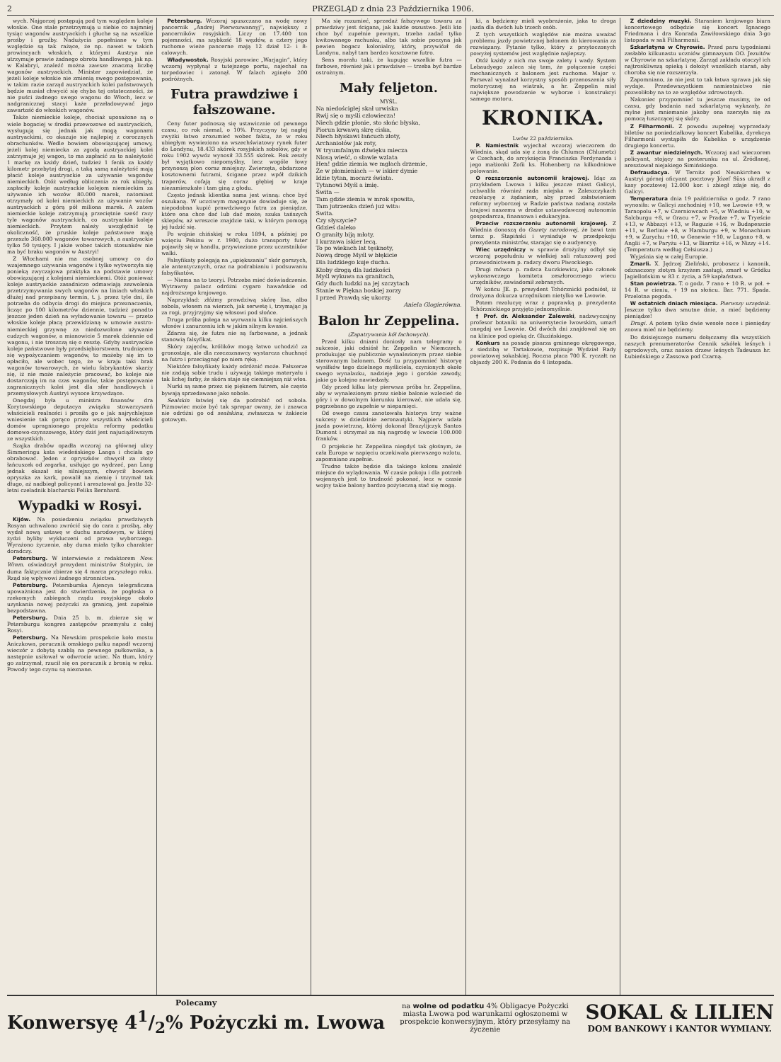2 PRZEGLĄD z dnia 23 Października 1906.
wych. Najgorzej postępują pod tym względem koleje włoskie. One stale przetrzymują u siebie co najmniej tysiąc wagonów austryackich i głuche są na wszelkie prośby i groźby. Nadużycia popełniane w tym względzie są tak rażące, że np. nawet w takich prowincyach włoskich, z którymi Austrya nie utrzymuje prawie żadnego obrotu handlowego, jak np. w Kalabryi, znaleźć można zawsze znaczną liczbę wagonów austryackich. Minister zapowiedział, że jeżeli koleje włoskie nie zmienią swego postępowania, w takim razie zarząd austryackich kolei państwowych będzie musiał chwycić się chyba tej ostateczności, że nie puści żadnego swego wagonu do Włoch, lecz w nadgranicznej stacyi każe przeładowywać jego zawartość do włoskich wagonów.
Także niemieckie koleje, chociaż uposażone są o wiele bogaciej w środki przewozowe od austryackich, wysługują się jednak jak mogą wagonami austryackimi, co okazuje się najlepiej z corocznych obrachunków. Wedle bowiem obowiązującej umowy, jeżeli kolej niemiecka za zgodą austryackiej kolei zatrzymuje jej wagon, to ma zapłacić za to należytość 1 markę za każdy dzień, tudzież 1 fenik za każdy kilometr przebytej drogi, a taką samą należytość mają płacić koleje austryackie za używanie wagonów niemieckich. Otóż według obliczenia za rok ubiegły, zapłaciły koleje austryackie kolejom niemieckim za używanie ich wozów 80.000 marek, natomiast otrzymały od kolei niemieckich za używanie wozów austryackich z górą pół miliona marek. A zatem niemieckie koleje zatrzymują przeciętnie sześć razy tyle wagonów austryackich, co austryackie koleje niemieckich. Przytem należy uwzględnić tę okoliczność, że pruskie koleje państwowe mają przeszło 360.000 wagonów towarowych, a austryackie tylko 50 tysięcy. I jakże wobec takich stosunków nie ma być braku wagonów w Austryi!
Z Włochami nie ma osobnej umowy co do wzajemnego używania wagonów i tylko wytworzyła się ponieką zwyczajowa praktyka na podstawie umowy obowiązującej z kolejami niemieckiemi. Otóż ponieważ koleje austryackie zasadniczo odmawiają zezwolenia przetrzymywania swych wagonów na liniach włoskich dłużej nad przepisany termin, t. j. przez tyle dni, ile potrzeba do odbycia drogi do miejsca przeznaczenia, licząc po 100 kilometrów dziennie, tudzież ponadto jeszcze jeden dzień na wyładowanie towaru — przeto włoskie koleje płacą przewidzianą w umowie austro-niemieckiej grzywnę za niedozwolone używanie cudzych wagonów, a mianowicie 5 marek dziennie od wagonu, i nie troszczą się o resztę. Gdyby austryackie koleje państwowe były przedsiębiorstwem, trudniącem się wypożyczaniem wagonów, to możeby się im to opłaciło, ale wobec tego, że w kraju taki brak wagonów towarowych, że wielu fabrykantów skarży się, iż nie może należycie pracować, bo koleje nie dostarczają im na czas wagonów, takie postępowanie zagranicznych kolei jest dla sfer handlowych i przemysłowych Austryi wysoce krzywdzące.
Onegdaj była u ministra finansów dra Korytowskiego deputacya związku stowarzyszeń właścicieli realności i prosiła go o jak najrychlejsze wniesienie tak gorąco przez wszystkich właścicieli domów upragnionego projektu reformy podatku domowo-czynszowego, który dziś jest najuciążliwszym ze wszystkich.
Szajka drabów opadła wczoraj na głównej ulicy Simmeringu kata wiedeńskiego Langa i chciała go obrabować. Jeden z opryszków chwycił za złoty łańcuszek od zegarka, usiłując go wydrzeć, pan Lang jednak okazał się silniejszym, chwycił bowiem opryszka za kark, powalił na ziemię i trzymał tak długo, aż nadbiegł policyant i aresztował go. Jestto 32-letni czeladnik blacharski Feliks Bernhard.
Wypadki w Rosyi.
Kijów. Na posiedzeniu związku prawdziwych Rosyan uchwalono zwrócić się do cara z prośbą, aby wydał nową ustawę w duchu narodowym, w której żydzi byliby wykluczeni od prawa wyborczego. Wyrażono życzenie, aby duma miała tylko charakter doradczy.
Petersburg. W interwiewie z redaktorem Now. Wrem. oświadczył prezydent ministrów Stołypin, że duma faktycznie zbierze się 4 marca przyszłego roku. Rząd się wpływowi żadnego stronnictwa.
Petersburg. Petersburska Ajencya telegraficzna upoważniona jest do stwierdzenia, że pogłoska o rzekomych zabiegach rządu rosyjskiego około uzyskania nowej pożyczki za granicą, jest zupełnie bezpodstawna.
Petersburg. Dnia 25 b. m. zbierze się w Petersburgu kongres zastępców przemysłu z całej Rosyi.
Petersburg. Na Newskim prospekcie koło mostu Aniczkowa, porucznik omskiego pułku napadł wczoraj wieczór z dobytą szablą na pewnego pułkownika, a następnie usiłował w odwrocie uciec. Na tłum, który go zatrzymał, rzucił się on porucznik z bronią w ręku. Powody tego czynu są nieznane.
Petersburg. Wczoraj spuszczano na wodę nowy pancernik „Andrej Pierwozwannyj“, największy z pancerników rosyjskich. Liczy on 17.400 ton pojemności, ma szybkość 18 węzłów, a cztery jego ruchome wieże pancerne mają 12 dział 12- i 8-calowych.
Władywostok. Rosyjski parowiec „Warjagin“, który wczoraj wypłynął z tutejszego portu, najechał na torpedowiec i zatonął. W falach zginęło 200 podróżnych.
Futra prawdziwe i fałszowane.
Ceny futer podnoszą się ustawicznie od pewnego czasu, co rok niemal, o 10%. Przyczyny tej nagłej zwyżki łatwo zrozumieć wobec faktu, że w roku ubiegłym wywieziono na wszechświatowy rynek futer do Londynu, 18.433 skórek rosyjskich sobolów, gdy w roku 1902 wywóz wynosił 33.555 skórek. Rok zeszły był wyjątkowo niepomyślny, lecz wogóle łowy przynoszą plon coraz mniejszy. Zwierzęta, obdarzone kosztownemi futrami, ścigane przez wpół dzikich traperów, cofają się coraz głębiej w kraje niezamieszkałe i tam giną z głodu.
Często jednak klientka sama jest winną: chce być oszukaną. W uczciwym magazynie dowiaduje się, że niepodobna kupić prawdziwego futra za pieniądze, które ona chce dać lub dać może; szuka tańszych sklepów, aż wreszcie znajdzie taki, w którym pomogą jej łudzić się.
Po wojnie chińskiej w roku 1894, a później po wzięciu Pekinu w r. 1900, dużo transporty futer pojawiły się w handlu, przywiezione przez uczestników walki.
Falsyfikaty polegają na „upiększaniu“ skór gorszych, ale antentycznych, oraz na podrabianiu i podsuwaniu falsyfikatów.
— Niema na to teoryi. Potrzeba mieć doświadczenie. Wytrawny palacz odróżni cygaro hawańskie od najdroższego krajowego.
Naprzykład: złóżmy prawdziwą skórę lisa, albo sobola, włosem na wierzch, jak serwetę i, trzymając ją za rogi, przyjrzyjmy się włosowi pod słońce.
Druga próba polega na wyrwaniu kilku najcieńszych włosów i zanurzeniu ich w jakim silnym kwasie.
Zdarza się, że futra nie są farbowane, a jednak stanowią falsyfikat.
Skóry zajęców, królików mogą łatwo uchodzić za gronostaje, ale dla rzeczoznawcy wystarcza chuchnąć na futro i przeciągnąć po niem ręką.
Niektóre falsyfikaty każdy odróżnić może. Fałszerze nie zadają sobie trudu i używają takiego materyału i tak lichej farby, że skóra staje się ciemniejszą niż włos.
Nurki są same przez się pięknem futrem, ale często bywają sprzedawane jako sobole.
Sealskin łatwiej się da podrobić od sobola. Piżmowiec może być tak sprepar owany, że i znawca nie odróżni go od sealskinu, zwłaszcza w żakiecie gotowym.
Ma się rozumieć, sprzedaż fałszywego towaru za prawdziwy jest ścigana, jak każde oszustwo. Jeśli kto chce być zupełnie pewnym, trzeba zadać tylko kwitowanego rachunku, albo tak sobie poczyna jak pewien bogacz kolonialny, który, przywiózł do Londynu, nabył tam bardzo kosztowne futro.
Sens morału taki, że kupując wszelkie futra — farbowe, również jak i prawdziwe — trzeba być bardzo ostrożnym.
Mały feljeton.
MYŚL.
Na niedościgłej skał urwiska
Rwij się o myśli człowiecza!
Niech gdzie płonie, sto słońc błyska,
Piorun krwawą skrę ciska,
Niech błyskawi łańcuch złoty,
Archaniołów jak roty,
W tryumfalnym dźwięku miecza
Niosą wieść, o sławie wzlata
Hen! gdzie ziemia we mgłach drzemie,
Że w płomieniach — w iskier dymie
Idzie tytan, mocarz świata.
Tytanowi Myśl a imię.
Świta —
Tam gdzie ziemia w mrok spowita,
Tam jutrzenka dzień już wita:
Świta.
Czy słyszycie?
Gdzieś daleko
O granity biją młoty,
I kurzawa iskier lecą.
To po wiekach lat tęsknoty,
Nową drogę Myśl w błękicie
Dla ludzkiego kuje ducha.
Ktoby drogą dla ludzkości
Myśl wykuwa na granitach,
Gdy duch ludzki na jej szczytach
Stanie w Piękna boskiej zorzy
I przed Prawdą się ukorzy.
Aniela Glogierówna.
Balon hr Zeppelina.
(Zapatrywania kół fachowych).
Przed kilku dniami doniosły nam telegramy o sukcesie, jaki odniósł hr. Zeppelin w Niemczech, produkując się publicznie wynalezionym przez siebie sterowanym balonem. Dość tu przypomnieć historyę wysiłków tego dzielnego myśliciela, czynionych około swego wynalazku, nadzieje jego i gorzkie zawody, jakie go kolejno nawiedzały.
Gdy przed kilku laty pierwsza próba hr. Zeppelina, aby w wynalezionym przez siebie balonie wzlecieć do góry i w dowolnym kierunku kierować, nie udała się, pogrzebano go zupełnie w niepamięci.
Od owego czasu zanotowała historya trzy ważne sukcesy w dziedzinie aeronautyki. Najpierw udała jazda powietrzną, której dokonał Brazylijczyk Santos Dumont i otrzymał za nią nagrodę w kwocie 100.000 franków.
O projekcie hr. Zeppelina niegdyś tak głośnym, że cała Europa w napięciu oczekiwała pierwszego wzlotu, zapomniano zupełnie.
Trudno także będzie dla takiego kolosu znaleźć miejsce do wylądowania. W czasie pokoju i dla potrzeb wojennych jest to trudność pokonać, lecz w czasie wojny takie balony bardzo pożyteczną stać się mogą.
ki, a będziemy mieli wyobrażenie, jaka to droga jazda dla dwóch lub trzech osób.
Z tych wszystkich względów nie można uważać problemu jazdy powietrznej balonem do kierowania za rozwiązany. Pytanie tylko, który z przytoczonych powyżej systemów jest względnie najlepszy.
Otóż każdy z nich ma swoje zalety i wady. System Lebaudyego zaleca się tem, że połączenie części mechanicznych z balonem jest ruchome. Major v. Parseval wynalazł korzystny sposób przenoszenia siły motorycznej na wiatrak, a hr. Zeppelin miał największe powodzenie w wyborze i konstrukcyi samego motoru.
KRONIKA.
Lwów 22 października.
P. Namiestnik wyjechał wczoraj wieczorem do Wiednia, skąd uda się z żoną do Chlumca (Chlumetz) w Czechach, do arcyksięcia Franciszka Ferdynanda i jego małżonki Zofii ks. Hohenberg na kilkodniowe polowanie.
O rozszerzenie autonomii krajowej. Idąc za przykładem Lwowa i kilku jeszcze miast Galicyi, uchwaliła również rada miejska w Zaleszczykach rezolucyę z żądaniem, aby przed załatwieniem reformy wyborczej w Radzie państwa nadaną została krajowi naszemu w drodze ustawodawczej autonomia gospodarcza, finansowa i edukacyjna.
Przeciw rozszerzeniu autonomii krajowej. Z Wiednia donoszą do Gazety narodowej, że bawi tam teraz p. Stapiński i wysiaduje w przedpokoju prezydenta ministrów, starając się o audyencyę.
Wiec urzędniczy w sprawie drożyźny odbył się wczoraj popołudniu w wielkiej sali ratuszowej pod przewodnictwem p. radzcy dworu Piwockiego.
Drugi mówca p. radzca Łuczkiewicz, jako członek wykonawczego komitetu zeszłorocznego wiecu urzędników, zawiadomił zebranych.
W końcu JE. p. prezydent Tchórznicki podniósł, iż drożyzna dokucza urzędnikom nietylko we Lwowie.
Potem rezolucyę wraz z poprawką p. prezydenta Tchórznickiego przyjęto jednomyślnie.
† Prof. dr. Aleksander Zalewski, nadzwyczajny profesor botaniki na uniwersytecie lwowskim, umarł onegdaj we Lwowie. Od dwóch dni znajdował się on na klinice pod opieką dr. Gluzińskiego.
Konkurs na posadę pisarza gminnego okręgowego, z siedzibą w Tartakowie, rozpisuje Wydział Rady powiatowej sokalskiej. Roczna płaca 700 K. ryczałt na objazdy 200 K. Podania do 4 listopada.
Z dziedziny muzyki. Staraniem krajowego biura koncertowego odbędzie się koncert Ignacego Friedmana i dra Konrada Zawiłowskiego dnia 3-go listopada w sali Filharmonii.
Szkarlatyna w Chyrowie. Przed paru tygodniami zasłabło kilkunastu uczniów gimnazyum OO. Jezuitów w Chyrowie na szkarlatynę. Zarząd zakładu otoczył ich najtroskliwszą opieką i dołożył wszelkich starań, aby choroba się nie rozszerzyła.
Zapomniano, że nie jest to tak łatwa sprawa jak się wydaje. Przedewszystkiem namiestnictwo nie pozwoliłoby na to ze względów zdrowotnych.
Nakoniec przypomnieć tu jeszcze musimy, że od czasu, gdy badania nad szkarlatyną wykazały, że mylne jest mniemanie jakoby ona szerzyła się za pomocą łuszczącej się skóry.
Z Filharmonii. Z powodu zupełnej wyprzedaży biletów na poniedziałkowy koncert Kubelika, dyrekcya Filharmonii wystąpiła do Kubelika o urządzenie drugiego koncertu.
Z awantur niedzielnych. Wczoraj nad wieczorem policyant, stojący na posterunku na ul. Źródlanej, aresztował niejakiego Simińskiego.
Defraudacya. W Ternitz pod Neunkirchen w Austryi górnej oficyant pocztowy Józef Süss ukradł z kasy pocztowej 12.000 kor. i zbiegł zdaje się, do Galicyi.
Temperatura dnia 19 października o godz. 7 rano wynosiła: w Galicyi zachodniej +10, we Lwowie +9, w Tarnopolu +7, w Czerniowcach +5, w Wiedniu +10, w Salcburgu +8, w Gracu +7, w Pradze +7, w Tryeście +13, w Abbazyi +13, w Raguzie +16, w Budapeszcie +11, w Berlinie +8, w Hamburgu +9, w Monachium +9, w Zurychu +10, w Genewie +10, w Lugano +8, w Anglii +7, w Paryżu +13, w Biarritz +16, w Nizzy +14. (Temperatura według Celsiusza.)
Wyjaśnia się w całej Europie.
Zmarli. X. Jędrzej Zieliński, proboszcz i kanonik, odznaczony złotym krzyżem zasługi, zmarł w Gródku Jagiellońskim w 83 r. życia, a 59 kapłaństwa.
Stan powietrza. T. o godz. 7 rano + 10 R. w poł. + 14 R. w cieniu, + 19 na słońcu. Bar. 771. Spada. Przelotna pogoda.
W ostatnich dniach miesiąca. Pierwszy urzędnik. Jeszcze tylko dwa smutne dnie, a mieć będziemy pieniądze!
Drugi. A potem tylko dwie wesołe noce i pieniędzy znowu mieć nie będziemy.
Do dzisiejszego numeru dołączamy dla wszystkich naszych prenumeratorów Cennik szkółek leśnych i ogrodowych, oraz nasion drzew leśnych Tadeusza hr. Łubieńskiego z Zassowa pod Czarną.
Polecamy
Konwersyę 41/2% Pożyczki m. Lwowa
na wolne od podatku 4% Obligacye Pożyczki miasta Lwowa pod warunkami ogłoszonemi w prospekcie konwersyjnym, który przesyłamy na życzenie
SOKAL & LILIEN
DOM BANKOWY i KANTOR WYMIANY.